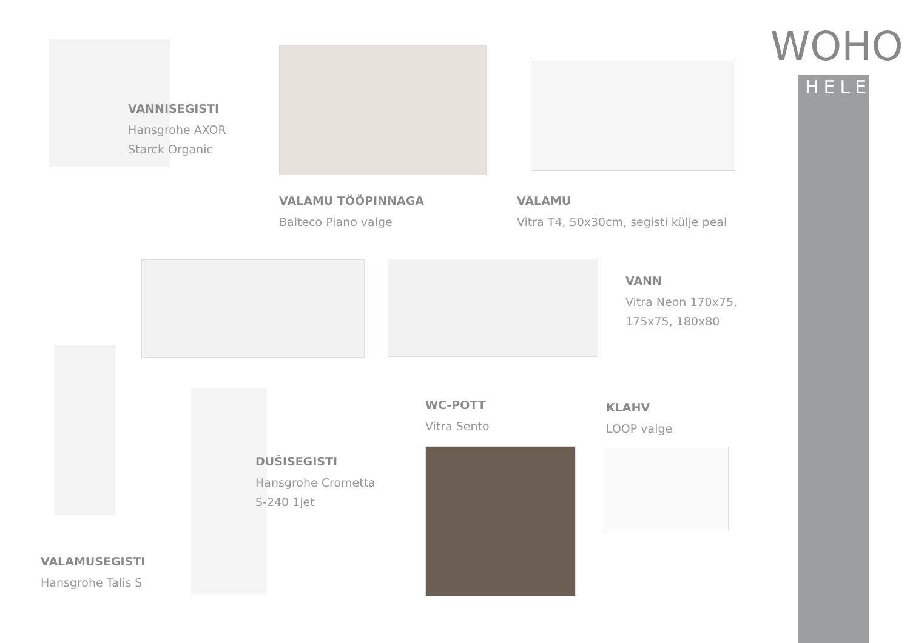WOHO
HELE
VANNISEGISTI
Hansgrohe AXOR
Starck Organic
VALAMU TÖÖPINNAGA
Balteco Piano valge
VALAMU
Vitra T4, 50x30cm, segisti külje peal
VANN
Vitra Neon 170x75,
175x75, 180x80
VALAMUSEGISTI
Hansgrohe Talis S
DUŠISEGISTI
Hansgrohe Crometta
S-240 1jet
WC-POTT
Vitra Sento
KLAHV
LOOP valge